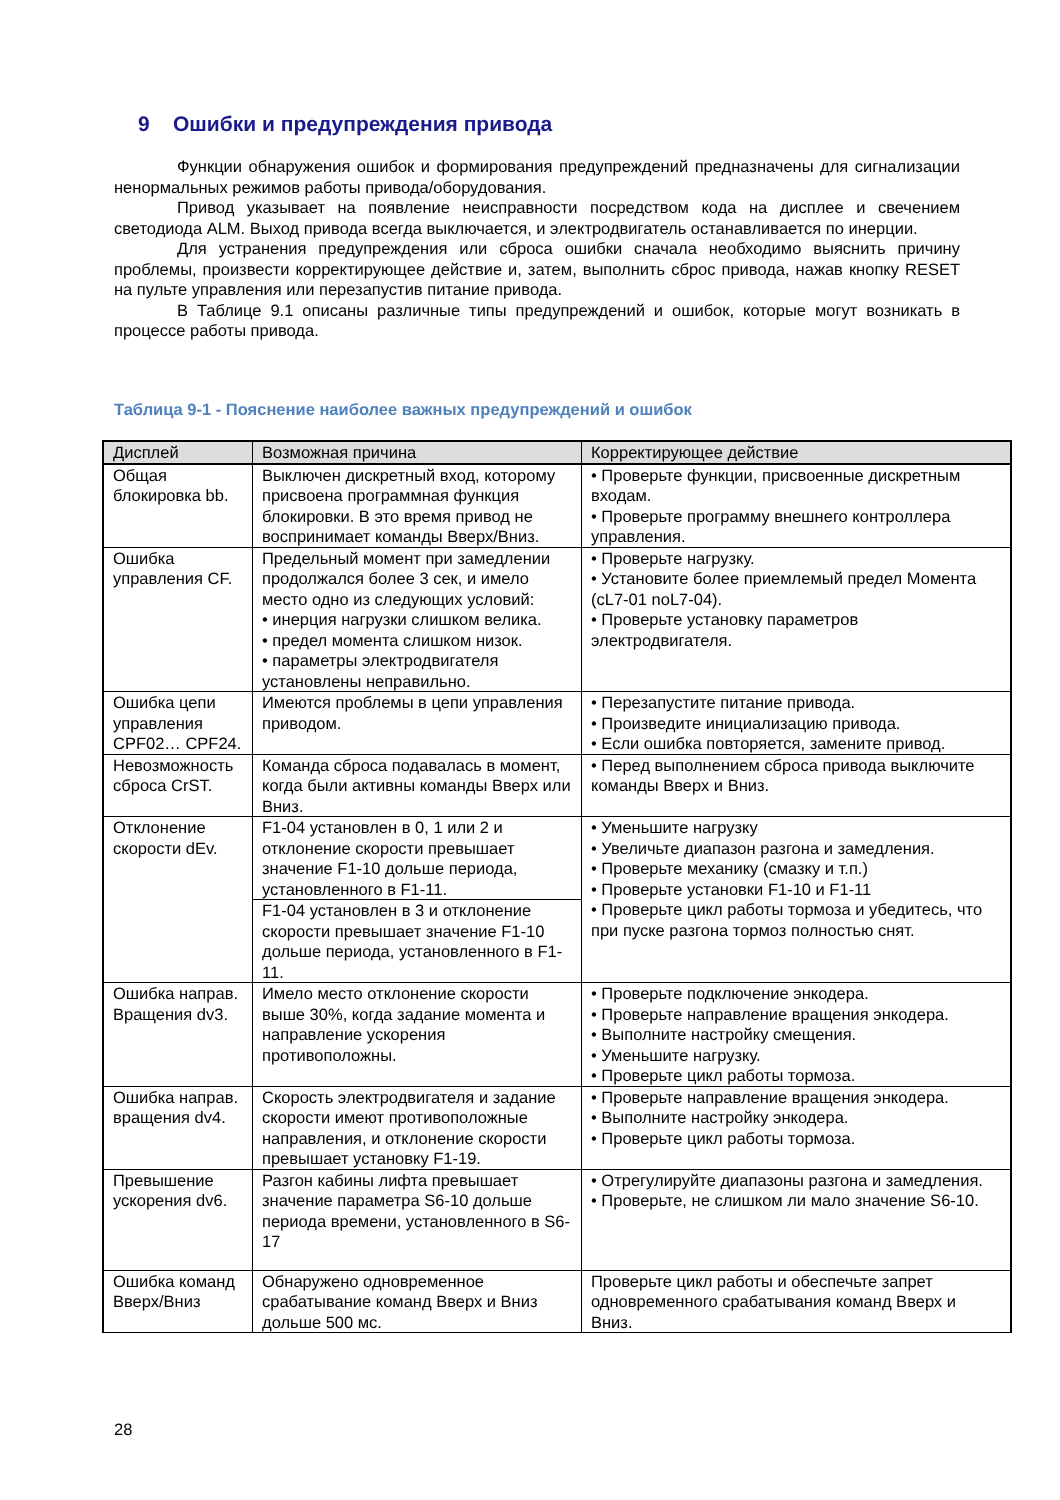9 Ошибки и предупреждения привода
Функции обнаружения ошибок и формирования предупреждений предназначены для сигнализации ненормальных режимов работы привода/оборудования.
Привод указывает на появление неисправности посредством кода на дисплее и свечением светодиода ALM. Выход привода всегда выключается, и электродвигатель останавливается по инерции.
Для устранения предупреждения или сброса ошибки сначала необходимо выяснить причину проблемы, произвести корректирующее действие и, затем, выполнить сброс привода, нажав кнопку RESET на пульте управления или перезапустив питание привода.
В Таблице 9.1 описаны различные типы предупреждений и ошибок, которые могут возникать в процессе работы привода.
Таблица 9-1 - Пояснение наиболее важных предупреждений и ошибок
| Дисплей | Возможная причина | Корректирующее действие |
| --- | --- | --- |
| Общая блокировка bb. | Выключен дискретный вход, которому присвоена программная функция блокировки. В это время привод не воспринимает команды Вверх/Вниз. | • Проверьте функции, присвоенные дискретным входам. • Проверьте программу внешнего контроллера управления. |
| Ошибка управления CF. | Предельный момент при замедлении продолжался более 3 сек, и имело место одно из следующих условий: • инерция нагрузки слишком велика. • предел момента слишком низок. • параметры электродвигателя установлены неправильно. | • Проверьте нагрузку. • Установите более приемлемый предел Момента (cL7-01 noL7-04). • Проверьте установку параметров электродвигателя. |
| Ошибка цепи управления CPF02… CPF24. | Имеются проблемы в цепи управления приводом. | • Перезапустите питание привода. • Произведите инициализацию привода. • Если ошибка повторяется, замените привод. |
| Невозможность сброса CrST. | Команда сброса подавалась в момент, когда были активны команды Вверх или Вниз. | • Перед выполнением сброса привода выключите команды Вверх и Вниз. |
| Отклонение скорости dEv. | F1-04 установлен в 0, 1 или 2 и отклонение скорости превышает значение F1-10 дольше периода, установленного в F1-11. | • Уменьшите нагрузку • Увеличьте диапазон разгона и замедления. • Проверьте механику (смазку и т.п.) • Проверьте установки F1-10 и F1-11 • Проверьте цикл работы тормоза и убедитесь, что при пуске разгона тормоз полностью снят. |
| | F1-04 установлен в 3 и отклонение скорости превышает значение F1-10 дольше периода, установленного в F1-11. | |
| Ошибка направ. Вращения dv3. | Имело место отклонение скорости выше 30%, когда задание момента и направление ускорения противоположны. | • Проверьте подключение энкодера. • Проверьте направление вращения энкодера. • Выполните настройку смещения. • Уменьшите нагрузку. • Проверьте цикл работы тормоза. |
| Ошибка направ. вращения dv4. | Скорость электродвигателя и задание скорости имеют противоположные направления, и отклонение скорости превышает установку F1-19. | • Проверьте направление вращения энкодера. • Выполните настройку энкодера. • Проверьте цикл работы тормоза. |
| Превышение ускорения dv6. | Разгон кабины лифта превышает значение параметра S6-10 дольше периода времени, установленного в S6-17 | • Отрегулируйте диапазоны разгона и замедления. • Проверьте, не слишком ли мало значение S6-10. |
| Ошибка команд Вверх/Вниз | Обнаружено одновременное срабатывание команд Вверх и Вниз дольше 500 мс. | Проверьте цикл работы и обеспечьте запрет одновременного срабатывания команд Вверх и Вниз. |
28